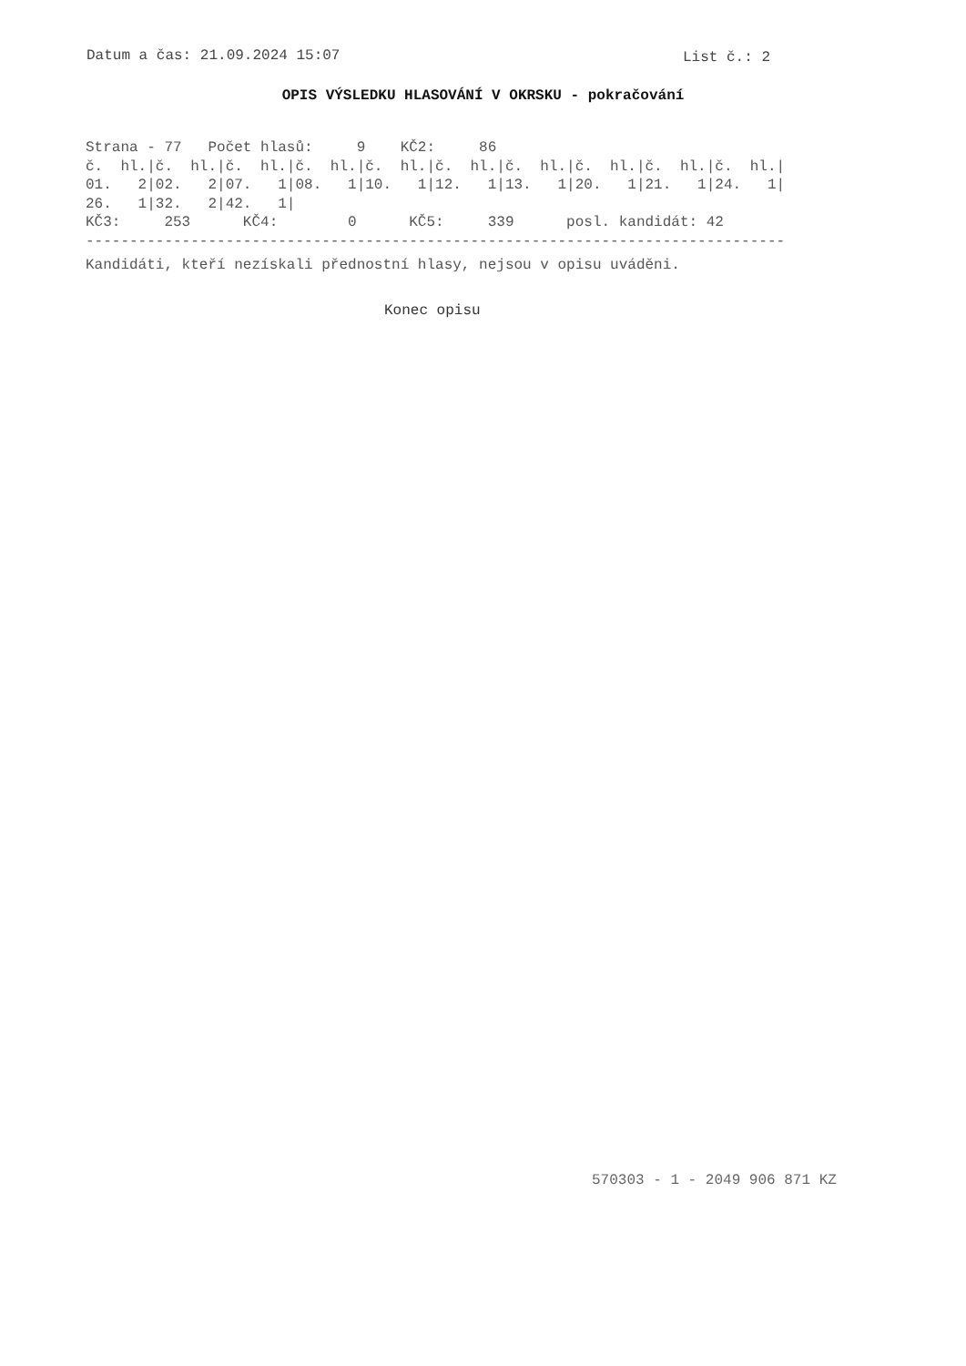Datum a čas: 21.09.2024 15:07 List č.: 2
OPIS VÝSLEDKU HLASOVÁNÍ V OKRSKU - pokračování
Strana - 77   Počet hlasů:     9    KČ2:     86
č.  hl.|č.  hl.|č.  hl.|č.  hl.|č.  hl.|č.  hl.|č.  hl.|č.  hl.|č.  hl.|č.  hl.|
01.   2|02.   2|07.   1|08.   1|10.   1|12.   1|13.   1|20.   1|21.   1|24.   1|
26.   1|32.   2|42.   1|
KČ3:     253      KČ4:        0      KČ5:     339      posl. kandidát: 42
--------------------------------------------------------------------------------
Kandidáti, kteří nezískali přednostní hlasy, nejsou v opisu uváděni.
Konec opisu
570303 - 1 - 2049 906 871 KZ